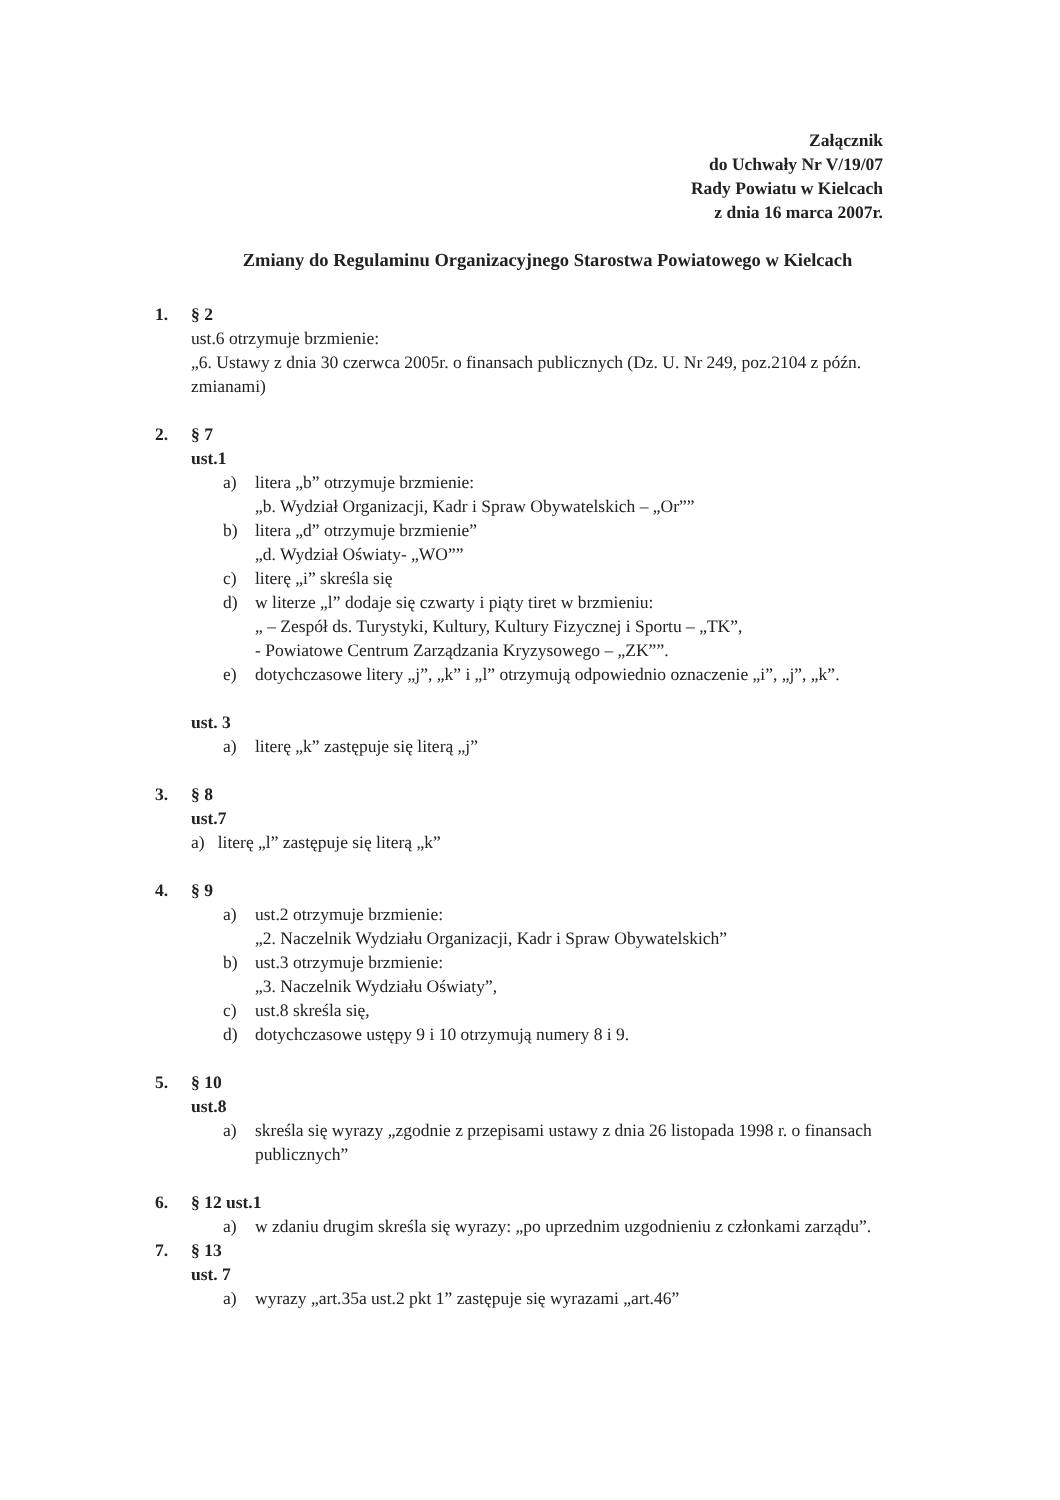Załącznik
do Uchwały Nr V/19/07
Rady Powiatu w Kielcach
z dnia 16 marca 2007r.
Zmiany do Regulaminu Organizacyjnego Starostwa Powiatowego w Kielcach
1. § 2
ust.6 otrzymuje brzmienie:
„6. Ustawy z dnia 30 czerwca 2005r. o finansach publicznych (Dz. U. Nr 249, poz.2104 z późn. zmianami)
2. § 7
ust.1
a) litera „b” otrzymuje brzmienie:
„b. Wydział Organizacji, Kadr i Spraw Obywatelskich – „Or””
b) litera „d” otrzymuje brzmienie”
„d. Wydział Oświaty- „WO””
c) literę „i” skreśla się
d) w literze „l” dodaje się czwarty i piąty tiret w brzmieniu:
„ – Zespół ds. Turystyki, Kultury, Kultury Fizycznej i Sportu – „TK”,
- Powiatowe Centrum Zarządzania Kryzysowego – „ZK””.
e) dotychczasowe litery „j”, „k” i „l” otrzymują odpowiednio oznaczenie „i”, „j”, „k”.
ust. 3
a) literę „k” zastępuje się literą „j”
3. § 8
ust.7
a) literę „l” zastępuje się literą „k”
4. § 9
a) ust.2 otrzymuje brzmienie:
„2. Naczelnik Wydziału Organizacji, Kadr i Spraw Obywatelskich”
b) ust.3 otrzymuje brzmienie:
„3. Naczelnik Wydziału Oświaty”,
c) ust.8 skreśla się,
d) dotychczasowe ustępy 9 i 10 otrzymują numery 8 i 9.
5. § 10
ust.8
a) skreśla się wyrazy „zgodnie z przepisami ustawy z dnia 26 listopada 1998 r. o finansach publicznych”
6. § 12 ust.1
a) w zdaniu drugim skreśla się wyrazy: „po uprzednim uzgodnieniu z członkami zarządu”.
7. § 13
ust. 7
a) wyrazy „art.35a ust.2 pkt 1” zastępuje się wyrazami „art.46”